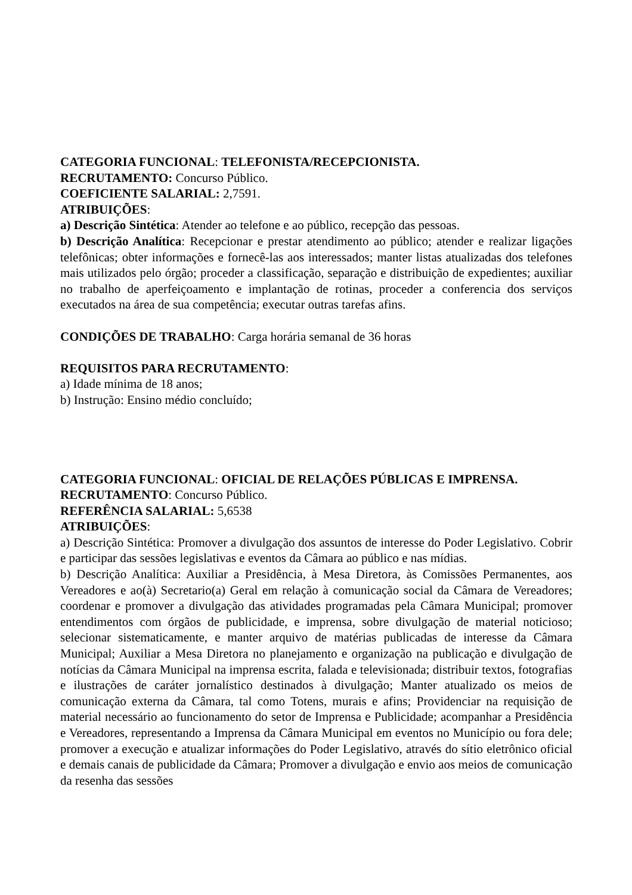CATEGORIA FUNCIONAL: TELEFONISTA/RECEPCIONISTA.
RECRUTAMENTO: Concurso Público.
COEFICIENTE SALARIAL: 2,7591.
ATRIBUIÇÕES:
a) Descrição Sintética: Atender ao telefone e ao público, recepção das pessoas.
b) Descrição Analítica: Recepcionar e prestar atendimento ao público; atender e realizar ligações telefônicas; obter informações e fornecê-las aos interessados; manter listas atualizadas dos telefones mais utilizados pelo órgão; proceder a classificação, separação e distribuição de expedientes; auxiliar no trabalho de aperfeiçoamento e implantação de rotinas, proceder a conferencia dos serviços executados na área de sua competência; executar outras tarefas afins.
CONDIÇÕES DE TRABALHO: Carga horária semanal de 36 horas
REQUISITOS PARA RECRUTAMENTO:
a) Idade mínima de 18 anos;
b) Instrução: Ensino médio concluído;
CATEGORIA FUNCIONAL: OFICIAL DE RELAÇÕES PÚBLICAS E IMPRENSA.
RECRUTAMENTO: Concurso Público.
REFERÊNCIA SALARIAL: 5,6538
ATRIBUIÇÕES:
a) Descrição Sintética: Promover a divulgação dos assuntos de interesse do Poder Legislativo. Cobrir e participar das sessões legislativas e eventos da Câmara ao público e nas mídias.
b) Descrição Analítica: Auxiliar a Presidência, à Mesa Diretora, às Comissões Permanentes, aos Vereadores e ao(à) Secretario(a) Geral em relação à comunicação social da Câmara de Vereadores; coordenar e promover a divulgação das atividades programadas pela Câmara Municipal; promover entendimentos com órgãos de publicidade, e imprensa, sobre divulgação de material noticioso; selecionar sistematicamente, e manter arquivo de matérias publicadas de interesse da Câmara Municipal; Auxiliar a Mesa Diretora no planejamento e organização na publicação e divulgação de notícias da Câmara Municipal na imprensa escrita, falada e televisionada; distribuir textos, fotografias e ilustrações de caráter jornalístico destinados à divulgação; Manter atualizado os meios de comunicação externa da Câmara, tal como Totens, murais e afins; Providenciar na requisição de material necessário ao funcionamento do setor de Imprensa e Publicidade; acompanhar a Presidência e Vereadores, representando a Imprensa da Câmara Municipal em eventos no Município ou fora dele; promover a execução e atualizar informações do Poder Legislativo, através do sítio eletrônico oficial e demais canais de publicidade da Câmara; Promover a divulgação e envio aos meios de comunicação da resenha das sessões